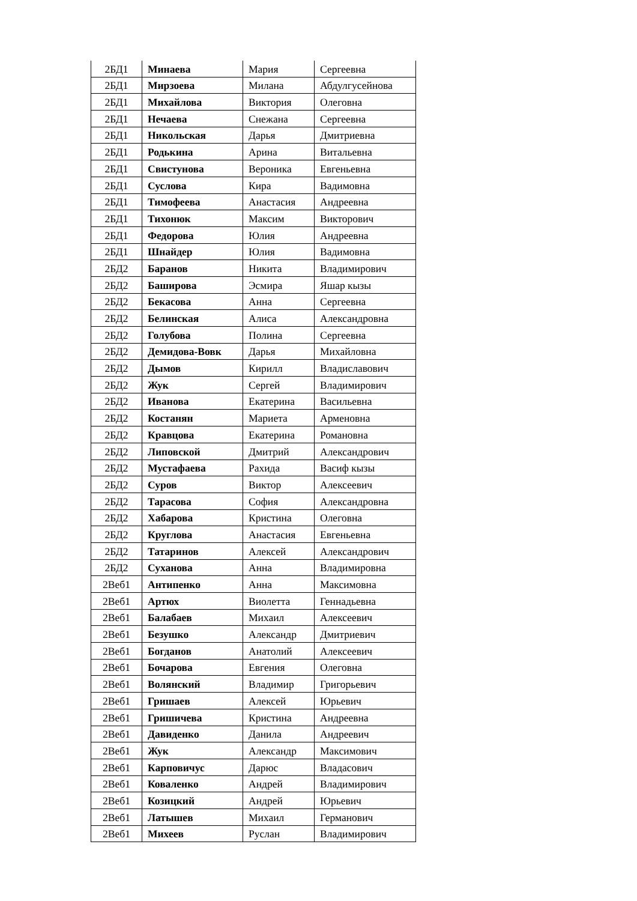| 2БД1 | Минаева | Мария | Сергеевна |
| 2БД1 | Мирзоева | Милана | Абдулгусейнова |
| 2БД1 | Михайлова | Виктория | Олеговна |
| 2БД1 | Нечаева | Снежана | Сергеевна |
| 2БД1 | Никольская | Дарья | Дмитриевна |
| 2БД1 | Родькина | Арина | Витальевна |
| 2БД1 | Свистунова | Вероника | Евгеньевна |
| 2БД1 | Суслова | Кира | Вадимовна |
| 2БД1 | Тимофеева | Анастасия | Андреевна |
| 2БД1 | Тихонюк | Максим | Викторович |
| 2БД1 | Федорова | Юлия | Андреевна |
| 2БД1 | Шнайдер | Юлия | Вадимовна |
| 2БД2 | Баранов | Никита | Владимирович |
| 2БД2 | Баширова | Эсмира | Яшар кызы |
| 2БД2 | Бекасова | Анна | Сергеевна |
| 2БД2 | Белинская | Алиса | Александровна |
| 2БД2 | Голубова | Полина | Сергеевна |
| 2БД2 | Демидова-Вовк | Дарья | Михайловна |
| 2БД2 | Дымов | Кирилл | Владиславович |
| 2БД2 | Жук | Сергей | Владимирович |
| 2БД2 | Иванова | Екатерина | Васильевна |
| 2БД2 | Костанян | Мариета | Арменовна |
| 2БД2 | Кравцова | Екатерина | Романовна |
| 2БД2 | Липовской | Дмитрий | Александрович |
| 2БД2 | Мустафаева | Рахида | Васиф кызы |
| 2БД2 | Суров | Виктор | Алексеевич |
| 2БД2 | Тарасова | София | Александровна |
| 2БД2 | Хабарова | Кристина | Олеговна |
| 2БД2 | Круглова | Анастасия | Евгеньевна |
| 2БД2 | Татаринов | Алексей | Александрович |
| 2БД2 | Суханова | Анна | Владимировна |
| 2Веб1 | Антипенко | Анна | Максимовна |
| 2Веб1 | Артюх | Виолетта | Геннадьевна |
| 2Веб1 | Балабаев | Михаил | Алексеевич |
| 2Веб1 | Безушко | Александр | Дмитриевич |
| 2Веб1 | Богданов | Анатолий | Алексеевич |
| 2Веб1 | Бочарова | Евгения | Олеговна |
| 2Веб1 | Волянский | Владимир | Григорьевич |
| 2Веб1 | Гришаев | Алексей | Юрьевич |
| 2Веб1 | Гришичева | Кристина | Андреевна |
| 2Веб1 | Давиденко | Данила | Андреевич |
| 2Веб1 | Жук | Александр | Максимович |
| 2Веб1 | Карповичус | Дарюс | Владасович |
| 2Веб1 | Коваленко | Андрей | Владимирович |
| 2Веб1 | Козицкий | Андрей | Юрьевич |
| 2Веб1 | Латышев | Михаил | Германович |
| 2Веб1 | Михеев | Руслан | Владимирович |